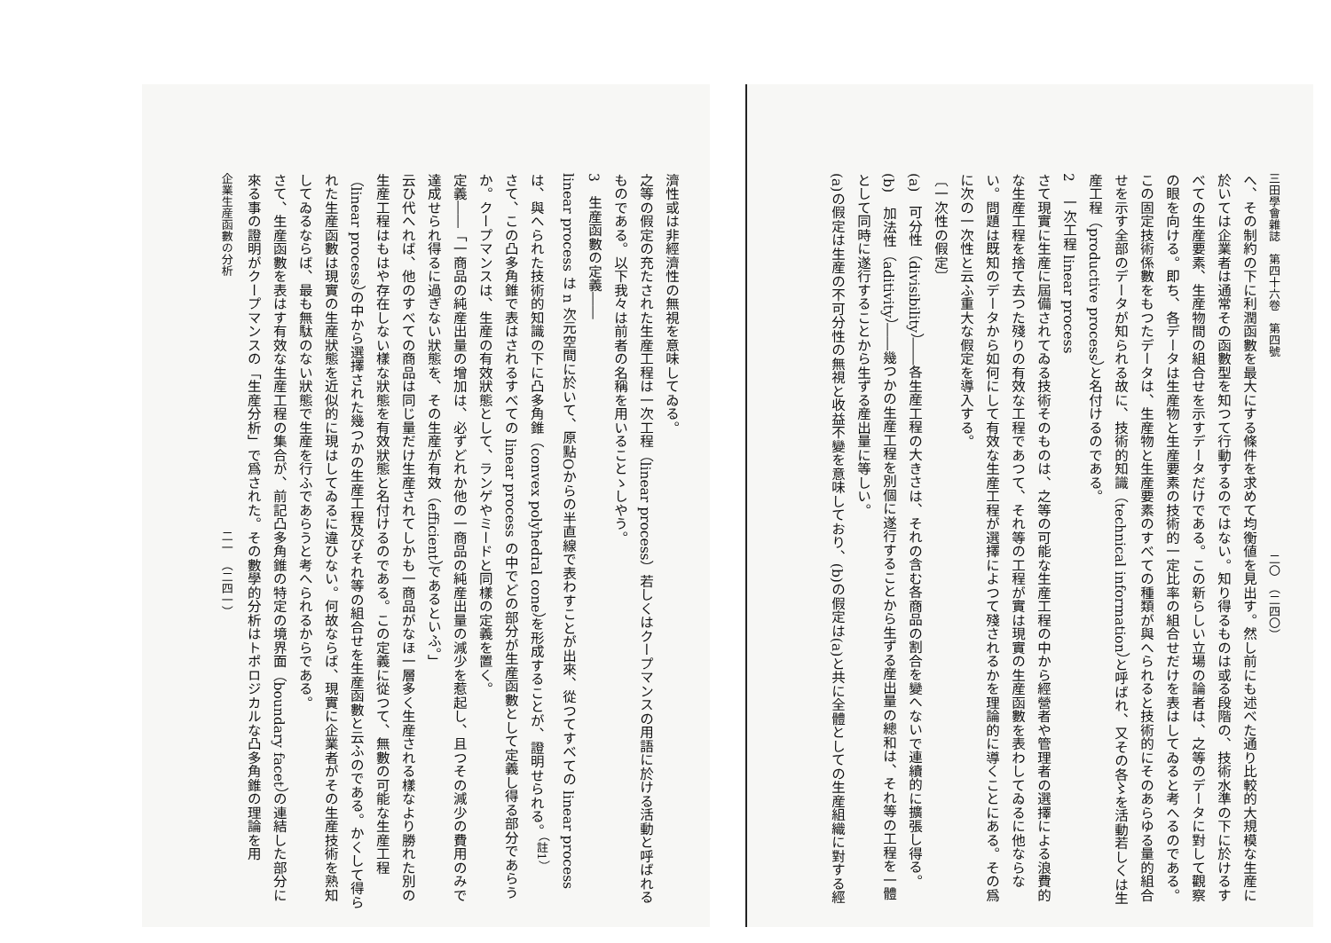三田學會雜誌　第四十六卷　第四號　　　　　　　　　　　　　　　　　二〇　（二四〇）
へ、その制約の下に利潤函數を最大にする條件を求めて均衡値を見出す。然し前にも述べた通り比較的大規模な生産に於いては企業者は通常その函數型を知つて行動するのではない。知り得るものは或る段階の、技術水準の下に於けるすべての生産要素、生産物間の組合せを示すデータだけである。この新らしい立場の論者は、之等のデータに對して觀察の眼を向ける。即ち、各データは生産物と生産要素の技術的一定比率の組合せだけを表はしてゐると考へるのである。この固定技術係數をもつたデータは、生産物と生産要素のすべての種類が與へられると技術的にそのあらゆる量的組合せを示す全部のデータが知られる故に、技術的知識（technical information）と呼ばれ、又その各〻を活動若しくは生産工程（productive process）と名付けるのである。
2　一次工程 linear process
さて現實に生産に屆備されてゐる技術そのものは、之等の可能な生産工程の中から經營者や管理者の選擇による浪費的な生産工程を捨て去つた殘りの有效な工程であつて、それ等の工程が實は現實の生産函數を表わしてゐるに他ならない。問題は既知のデータから如何にして有效な生産工程が選擇によつて殘されるかを理論的に導くことにある。その爲に次の一次性と云ふ重大な假定を導入する。
〔一次性の假定〕
(a)　可分性（divisibility）――各生産工程の大きさは、それの含む各商品の割合を變へないで連續的に擴張し得る。
(b)　加法性（aditivity）――幾つかの生産工程を別個に遂行することから生ずる産出量の總和は、それ等の工程を一體として同時に遂行することから生ずる産出量に等しい。
(a)の假定は生産の不可分性の無視と收益不變を意味しており、(b)の假定は(a)と共に全體としての生産組織に對する經
濟性或は非經濟性の無視を意味してゐる。
之等の假定の充たされた生産工程は一次工程（linear process）若しくはクープマンスの用語に於ける活動と呼ばれるものである。以下我々は前者の名稱を用いることゝしやう。
3　生産函數の定義――
linear process は n 次元空間に於いて、原點Oからの半直線で表わすことが出來、從つてすべての linear process は、與へられた技術的知識の下に凸多角錐（convex polyhedral cone）を形成することが、證明せられる。<sup>（註1）</sup>
さて、この凸多角錐で表はされるすべての linear process の中でどの部分が生産函數として定義し得る部分であらうか。クープマンスは、生産の有效狀態として、ランゲやミードと同樣の定義を置く。
定義――「一商品の純産出量の增加は、必ずどれか他の一商品の純産出量の減少を惹起し、且つその減少の費用のみで達成せられ得るに過ぎない狀態を、その生産が有效（efficient）であるといふ。」
云ひ代へれば、他のすべての商品は同じ量だけ生産されてしかも一商品がなほ一層多く生産される樣なより勝れた別の生産工程はもはや存在しない樣な狀態を有效狀態と名付けるのである。この定義に從つて、無數の可能な生産工程（linear process）の中から選擇された幾つかの生産工程及びそれ等の組合せを生産函數と云ふのである。かくして得られた生産函數は現實の生産狀態を近似的に現はしてゐるに違ひない。何故ならば、現實に企業者がその生産技術を熟知してゐるならば、最も無駄のない狀態で生産を行ふであらうと考へられるからである。
さて、生産函數を表はす有效な生産工程の集合が、前記凸多角錐の特定の境界面（boundary facet）の連結した部分に來る事の證明がクープマンスの「生産分析」で爲された。その數學的分析はトポロジカルな凸多角錐の理論を用
企業生産函數の分析　　　　　　　　　　　　　　　　　　　　　　二一　（二四一）